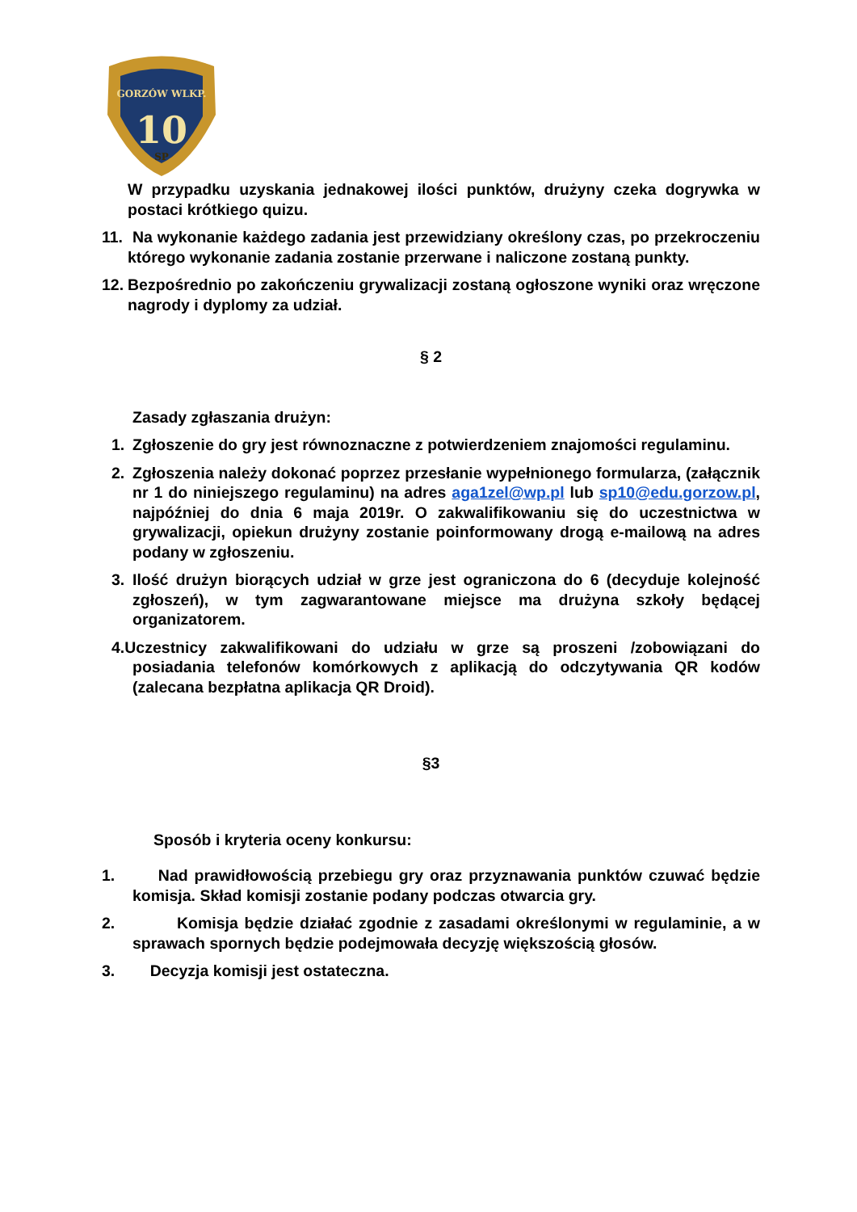GORZÓW WLKP.
10
SP
W przypadku uzyskania jednakowej ilości punktów, drużyny czeka dogrywka w postaci krótkiego quizu.
11. Na wykonanie każdego zadania jest przewidziany określony czas, po przekroczeniu którego wykonanie zadania zostanie przerwane i naliczone zostaną punkty.
12. Bezpośrednio po zakończeniu grywalizacji zostaną ogłoszone wyniki oraz wręczone nagrody i dyplomy za udział.
§ 2
Zasady zgłaszania drużyn:
1. Zgłoszenie do gry jest równoznaczne z potwierdzeniem znajomości regulaminu.
2. Zgłoszenia należy dokonać poprzez przesłanie wypełnionego formularza, (załącznik nr 1 do niniejszego regulaminu) na adres aga1zel@wp.pl lub sp10@edu.gorzow.pl, najpóźniej do dnia 6 maja 2019r. O zakwalifikowaniu się do uczestnictwa w grywalizacji, opiekun drużyny zostanie poinformowany drogą e-mailową na adres podany w zgłoszeniu.
3. Ilość drużyn biorących udział w grze jest ograniczona do 6 (decyduje kolejność zgłoszeń), w tym zagwarantowane miejsce ma drużyna szkoły będącej organizatorem.
4.Uczestnicy zakwalifikowani do udziału w grze są proszeni /zobowiązani do posiadania telefonów komórkowych z aplikacją do odczytywania QR kodów (zalecana bezpłatna aplikacja QR Droid).
§3
Sposób i kryteria oceny konkursu:
1. Nad prawidłowością przebiegu gry oraz przyznawania punktów czuwać będzie komisja. Skład komisji zostanie podany podczas otwarcia gry.
2. Komisja będzie działać zgodnie z zasadami określonymi w regulaminie, a w sprawach spornych będzie podejmowała decyzję większością głosów.
3. Decyzja komisji jest ostateczna.